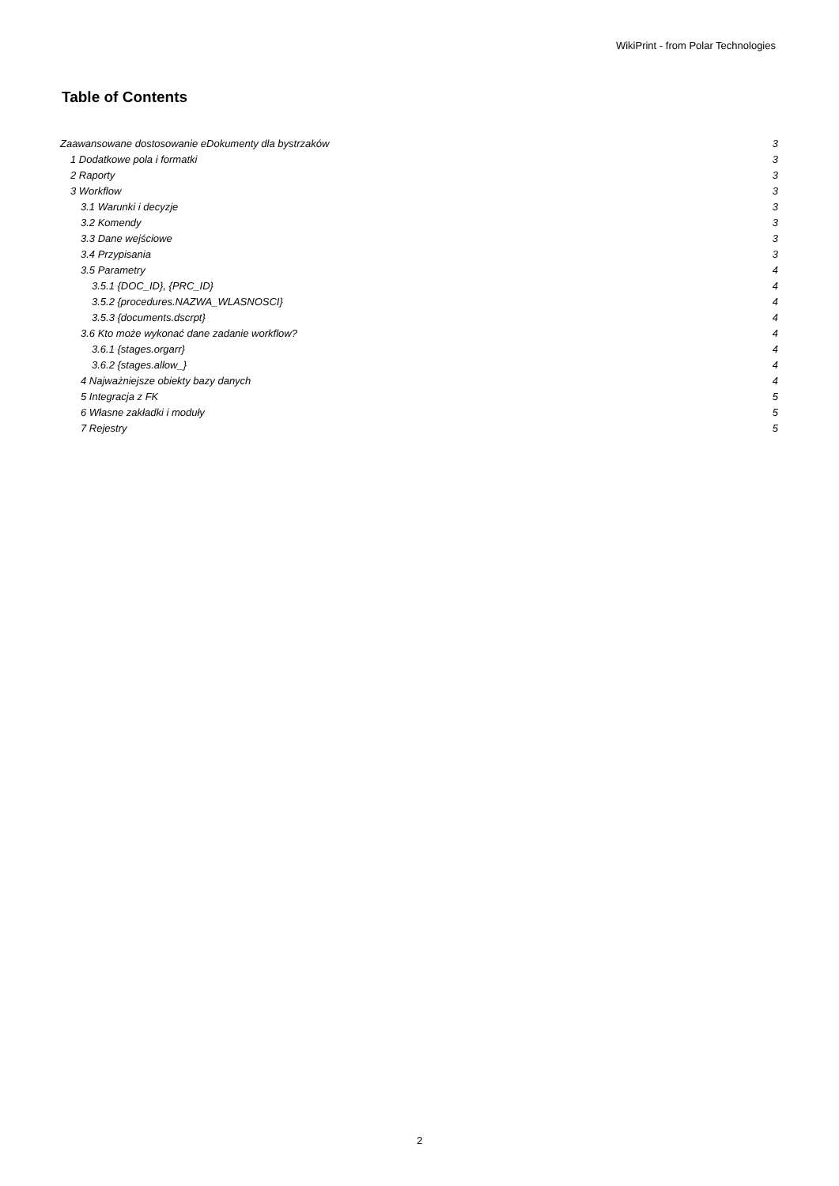WikiPrint - from Polar Technologies
Table of Contents
Zaawansowane dostosowanie eDokumenty dla bystrzaków 3
1 Dodatkowe pola i formatki 3
2 Raporty 3
3 Workflow 3
3.1 Warunki i decyzje 3
3.2 Komendy 3
3.3 Dane wejściowe 3
3.4 Przypisania 3
3.5 Parametry 4
3.5.1 {DOC_ID}, {PRC_ID} 4
3.5.2 {procedures.NAZWA_WLASNOSCI} 4
3.5.3 {documents.dscrpt} 4
3.6 Kto może wykonać dane zadanie workflow? 4
3.6.1 {stages.orgarr} 4
3.6.2 {stages.allow_} 4
4 Najważniejsze obiekty bazy danych 4
5 Integracja z FK 5
6 Własne zakładki i moduły 5
7 Rejestry 5
2